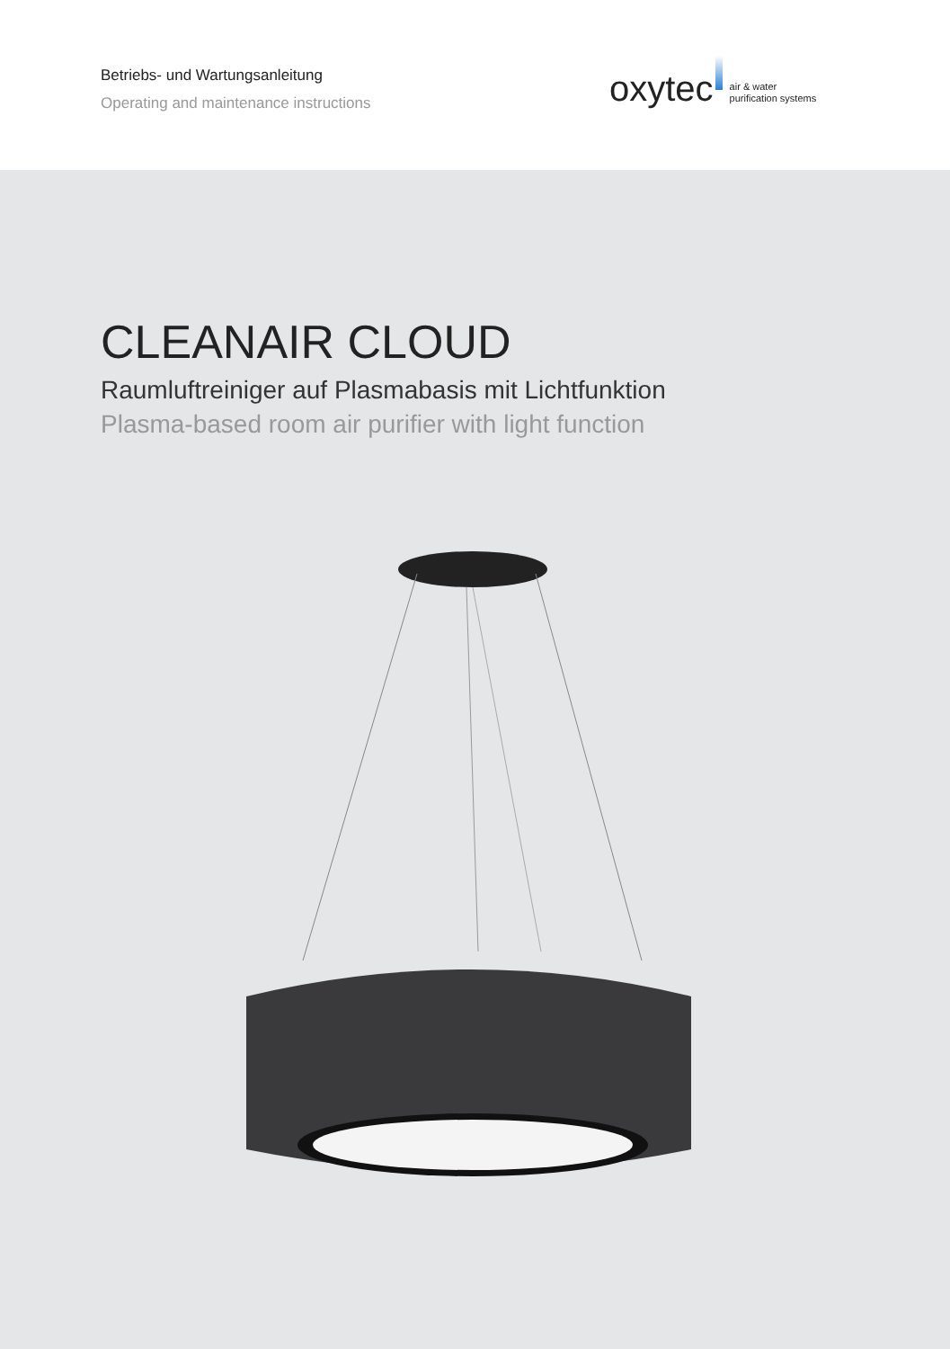Betriebs- und Wartungsanleitung
Operating and maintenance instructions
oxytec air & water
purification systems
CLEANAIR CLOUD
Raumluftreiniger auf Plasmabasis mit Lichtfunktion
Plasma-based room air purifier with light function